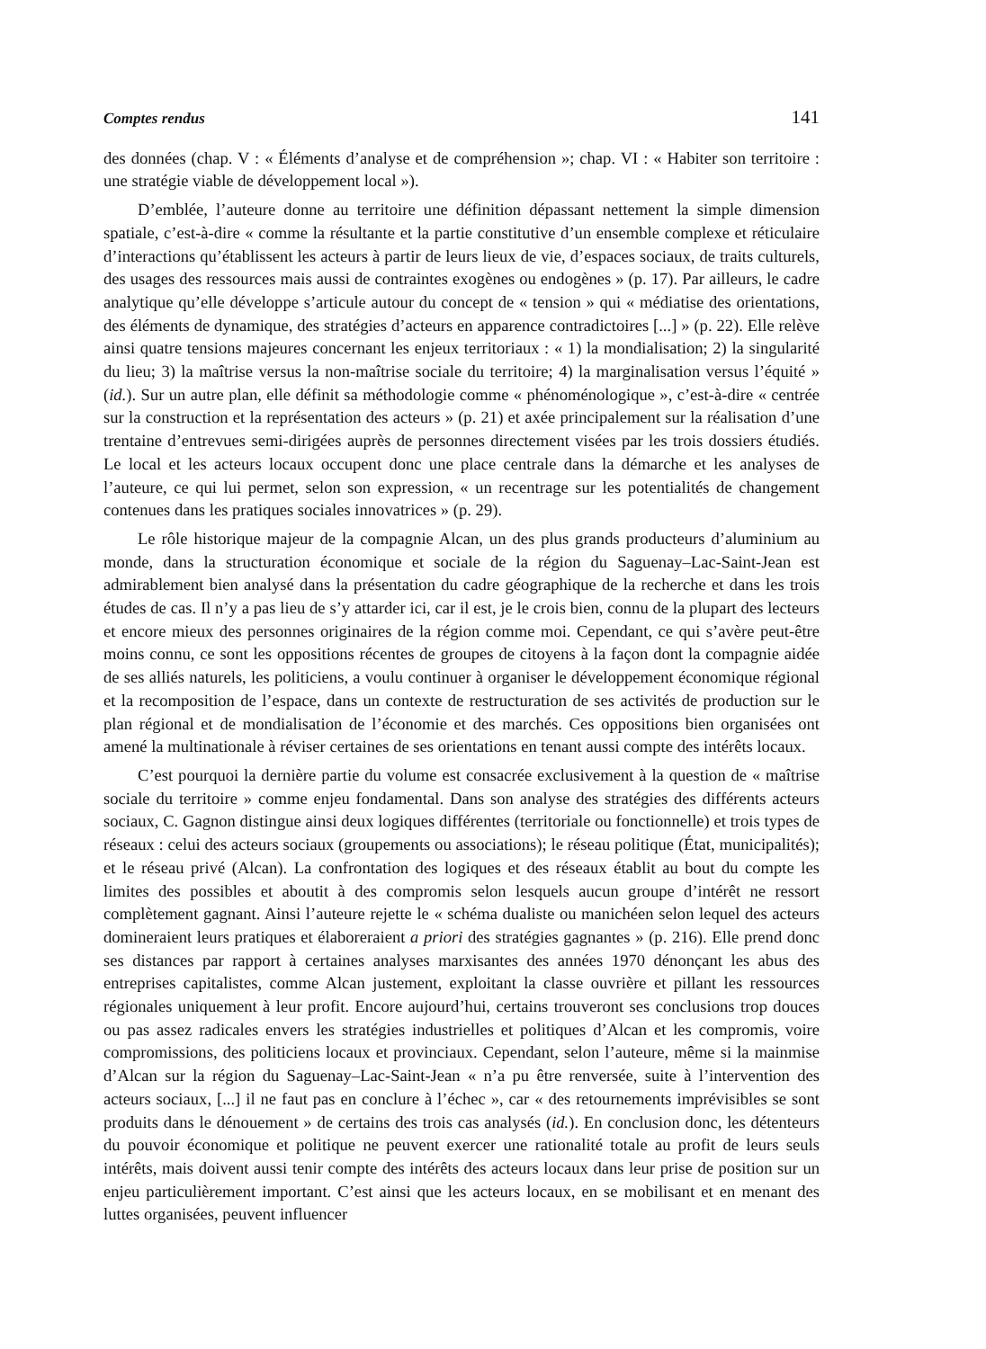Comptes rendus 141
des données (chap. V : « Éléments d’analyse et de compréhension »; chap. VI : « Habiter son territoire : une stratégie viable de développement local »).
D’emblée, l’auteure donne au territoire une définition dépassant nettement la simple dimension spatiale, c’est-à-dire « comme la résultante et la partie constitutive d’un ensemble complexe et réticulaire d’interactions qu’établissent les acteurs à partir de leurs lieux de vie, d’espaces sociaux, de traits culturels, des usages des ressources mais aussi de contraintes exogènes ou endogènes » (p. 17). Par ailleurs, le cadre analytique qu’elle développe s’articule autour du concept de « tension » qui « médiatise des orientations, des éléments de dynamique, des stratégies d’acteurs en apparence contradictoires [...] » (p. 22). Elle relève ainsi quatre tensions majeures concernant les enjeux territoriaux : « 1) la mondialisation; 2) la singularité du lieu; 3) la maîtrise versus la non-maîtrise sociale du territoire; 4) la marginalisation versus l’équité » (id.). Sur un autre plan, elle définit sa méthodologie comme « phénoménologique », c’est-à-dire « centrée sur la construction et la représentation des acteurs » (p. 21) et axée principalement sur la réalisation d’une trentaine d’entrevues semi-dirigées auprès de personnes directement visées par les trois dossiers étudiés. Le local et les acteurs locaux occupent donc une place centrale dans la démarche et les analyses de l’auteure, ce qui lui permet, selon son expression, « un recentrage sur les potentialités de changement contenues dans les pratiques sociales innovatrices » (p. 29).
Le rôle historique majeur de la compagnie Alcan, un des plus grands producteurs d’aluminium au monde, dans la structuration économique et sociale de la région du Saguenay–Lac-Saint-Jean est admirablement bien analysé dans la présentation du cadre géographique de la recherche et dans les trois études de cas. Il n’y a pas lieu de s’y attarder ici, car il est, je le crois bien, connu de la plupart des lecteurs et encore mieux des personnes originaires de la région comme moi. Cependant, ce qui s’avère peut-être moins connu, ce sont les oppositions récentes de groupes de citoyens à la façon dont la compagnie aidée de ses alliés naturels, les politiciens, a voulu continuer à organiser le développement économique régional et la recomposition de l’espace, dans un contexte de restructuration de ses activités de production sur le plan régional et de mondialisation de l’économie et des marchés. Ces oppositions bien organisées ont amené la multinationale à réviser certaines de ses orientations en tenant aussi compte des intérêts locaux.
C’est pourquoi la dernière partie du volume est consacrée exclusivement à la question de « maîtrise sociale du territoire » comme enjeu fondamental. Dans son analyse des stratégies des différents acteurs sociaux, C. Gagnon distingue ainsi deux logiques différentes (territoriale ou fonctionnelle) et trois types de réseaux : celui des acteurs sociaux (groupements ou associations); le réseau politique (État, municipalités); et le réseau privé (Alcan). La confrontation des logiques et des réseaux établit au bout du compte les limites des possibles et aboutit à des compromis selon lesquels aucun groupe d’intérêt ne ressort complètement gagnant. Ainsi l’auteure rejette le « schéma dualiste ou manichéen selon lequel des acteurs domineraient leurs pratiques et élaboreraient a priori des stratégies gagnantes » (p. 216). Elle prend donc ses distances par rapport à certaines analyses marxisantes des années 1970 dénonçant les abus des entreprises capitalistes, comme Alcan justement, exploitant la classe ouvrière et pillant les ressources régionales uniquement à leur profit. Encore aujourd’hui, certains trouveront ses conclusions trop douces ou pas assez radicales envers les stratégies industrielles et politiques d’Alcan et les compromis, voire compromissions, des politiciens locaux et provinciaux. Cependant, selon l’auteure, même si la mainmise d’Alcan sur la région du Saguenay–Lac-Saint-Jean « n’a pu être renversée, suite à l’intervention des acteurs sociaux, [...] il ne faut pas en conclure à l’échec », car « des retournements imprévisibles se sont produits dans le dénouement » de certains des trois cas analysés (id.). En conclusion donc, les détenteurs du pouvoir économique et politique ne peuvent exercer une rationalité totale au profit de leurs seuls intérêts, mais doivent aussi tenir compte des intérêts des acteurs locaux dans leur prise de position sur un enjeu particulièrement important. C’est ainsi que les acteurs locaux, en se mobilisant et en menant des luttes organisées, peuvent influencer